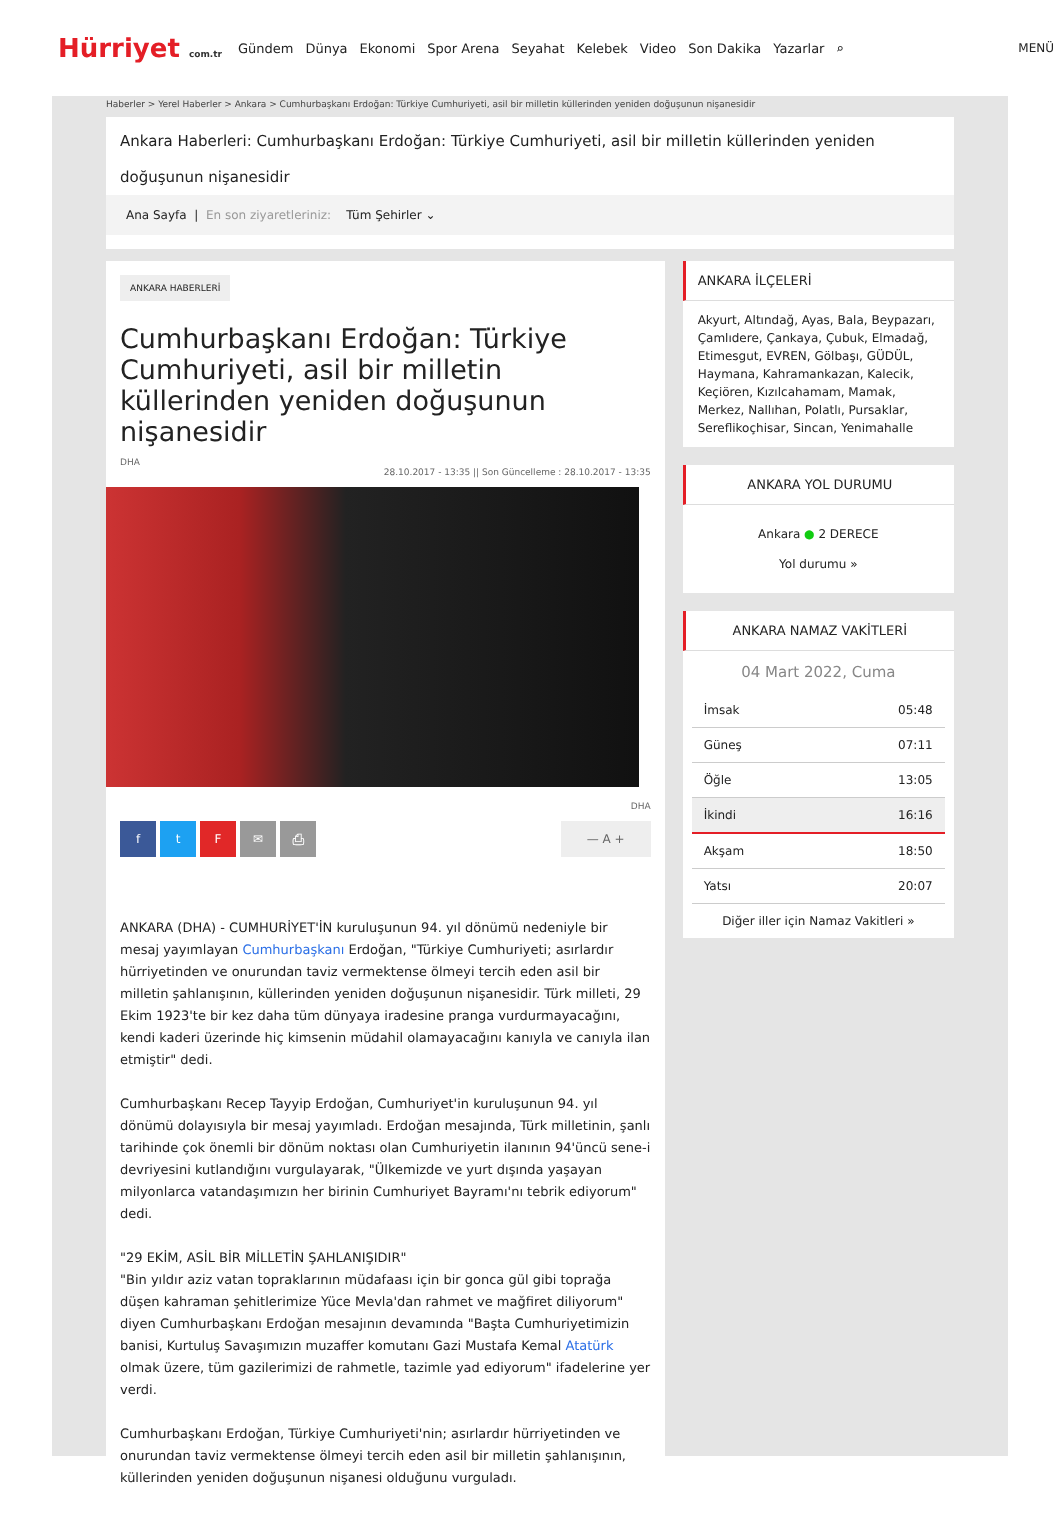Hürriyet com.tr
Gündem Dünya Ekonomi Spor Arena Seyahat Kelebek Video Son Dakika Yazarlar ⌕
MENÜ
Haberler > Yerel Haberler > Ankara > Cumhurbaşkanı Erdoğan: Türkiye Cumhuriyeti, asil bir milletin küllerinden yeniden doğuşunun nişanesidir
Ankara Haberleri: Cumhurbaşkanı Erdoğan: Türkiye Cumhuriyeti, asil bir milletin küllerinden yeniden doğuşunun nişanesidir
Ana Sayfa | En son ziyaretleriniz: Tüm Şehirler ⌄
ANKARA HABERLERİ
Cumhurbaşkanı Erdoğan: Türkiye Cumhuriyeti, asil bir milletin küllerinden yeniden doğuşunun nişanesidir
DHA
28.10.2017 - 13:35 || Son Güncelleme : 28.10.2017 - 13:35
DHA
ftF ✉ ⎙ — A +
ANKARA (DHA) - CUMHURİYET'İN kuruluşunun 94. yıl dönümü nedeniyle bir mesaj yayımlayan Cumhurbaşkanı Erdoğan, "Türkiye Cumhuriyeti; asırlardır hürriyetinden ve onurundan taviz vermektense ölmeyi tercih eden asil bir milletin şahlanışının, küllerinden yeniden doğuşunun nişanesidir. Türk milleti, 29 Ekim 1923'te bir kez daha tüm dünyaya iradesine pranga vurdurmayacağını, kendi kaderi üzerinde hiç kimsenin müdahil olamayacağını kanıyla ve canıyla ilan etmiştir" dedi.
Cumhurbaşkanı Recep Tayyip Erdoğan, Cumhuriyet'in kuruluşunun 94. yıl dönümü dolayısıyla bir mesaj yayımladı. Erdoğan mesajında, Türk milletinin, şanlı tarihinde çok önemli bir dönüm noktası olan Cumhuriyetin ilanının 94'üncü sene-i devriyesini kutlandığını vurgulayarak, "Ülkemizde ve yurt dışında yaşayan milyonlarca vatandaşımızın her birinin Cumhuriyet Bayramı'nı tebrik ediyorum" dedi.
"29 EKİM, ASİL BİR MİLLETİN ŞAHLANIŞIDIR"
"Bin yıldır aziz vatan topraklarının müdafaası için bir gonca gül gibi toprağa düşen kahraman şehitlerimize Yüce Mevla'dan rahmet ve mağfiret diliyorum" diyen Cumhurbaşkanı Erdoğan mesajının devamında "Başta Cumhuriyetimizin banisi, Kurtuluş Savaşımızın muzaffer komutanı Gazi Mustafa Kemal Atatürk olmak üzere, tüm gazilerimizi de rahmetle, tazimle yad ediyorum" ifadelerine yer verdi.
Cumhurbaşkanı Erdoğan, Türkiye Cumhuriyeti'nin; asırlardır hürriyetinden ve onurundan taviz vermektense ölmeyi tercih eden asil bir milletin şahlanışının, küllerinden yeniden doğuşunun nişanesi olduğunu vurguladı.
ANKARA İLÇELERİ
Akyurt, Altındağ, Ayas, Bala, Beypazarı, Çamlıdere, Çankaya, Çubuk, Elmadağ, Etimesgut, EVREN, Gölbaşı, GÜDÜL, Haymana, Kahramankazan, Kalecik, Keçiören, Kızılcahamam, Mamak, Merkez, Nallıhan, Polatlı, Pursaklar, Sereflikoçhisar, Sincan, Yenimahalle
ANKARA YOL DURUMU
Ankara ● 2 DERECE
Yol durumu »
ANKARA NAMAZ VAKİTLERİ
04 Mart 2022, Cuma
| İmsak | 05:48 |
| Güneş | 07:11 |
| Öğle | 13:05 |
| İkindi | 16:16 |
| Akşam | 18:50 |
| Yatsı | 20:07 |
Diğer iller için Namaz Vakitleri »